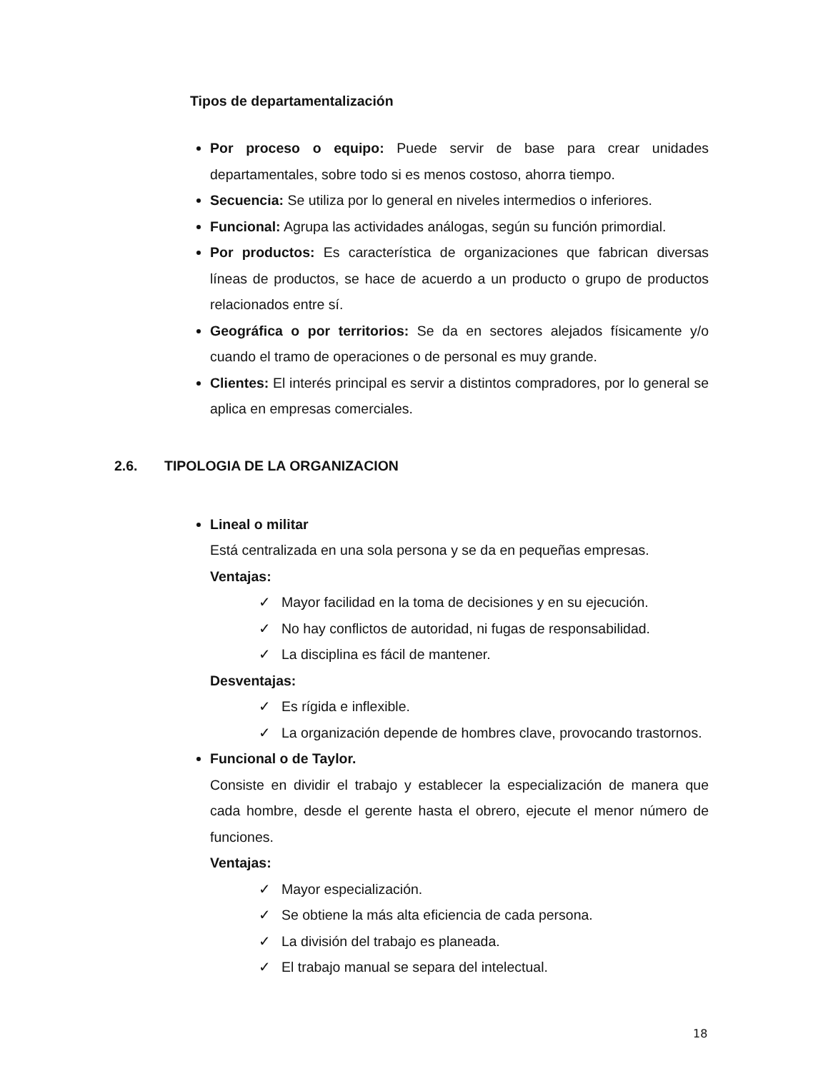Tipos de departamentalización
Por proceso o equipo: Puede servir de base para crear unidades departamentales, sobre todo si es menos costoso, ahorra tiempo.
Secuencia: Se utiliza por lo general en niveles intermedios o inferiores.
Funcional: Agrupa las actividades análogas, según su función primordial.
Por productos: Es característica de organizaciones que fabrican diversas líneas de productos, se hace de acuerdo a un producto o grupo de productos relacionados entre sí.
Geográfica o por territorios: Se da en sectores alejados físicamente y/o cuando el tramo de operaciones o de personal es muy grande.
Clientes: El interés principal es servir a distintos compradores, por lo general se aplica en empresas comerciales.
2.6. TIPOLOGIA DE LA ORGANIZACION
Lineal o militar
Está centralizada en una sola persona y se da en pequeñas empresas.
Ventajas:
✓ Mayor facilidad en la toma de decisiones y en su ejecución.
✓ No hay conflictos de autoridad, ni fugas de responsabilidad.
✓ La disciplina es fácil de mantener.
Desventajas:
✓ Es rígida e inflexible.
✓ La organización depende de hombres clave, provocando trastornos.
Funcional o de Taylor.
Consiste en dividir el trabajo y establecer la especialización de manera que cada hombre, desde el gerente hasta el obrero, ejecute el menor número de funciones.
Ventajas:
✓ Mayor especialización.
✓ Se obtiene la más alta eficiencia de cada persona.
✓ La división del trabajo es planeada.
✓ El trabajo manual se separa del intelectual.
18